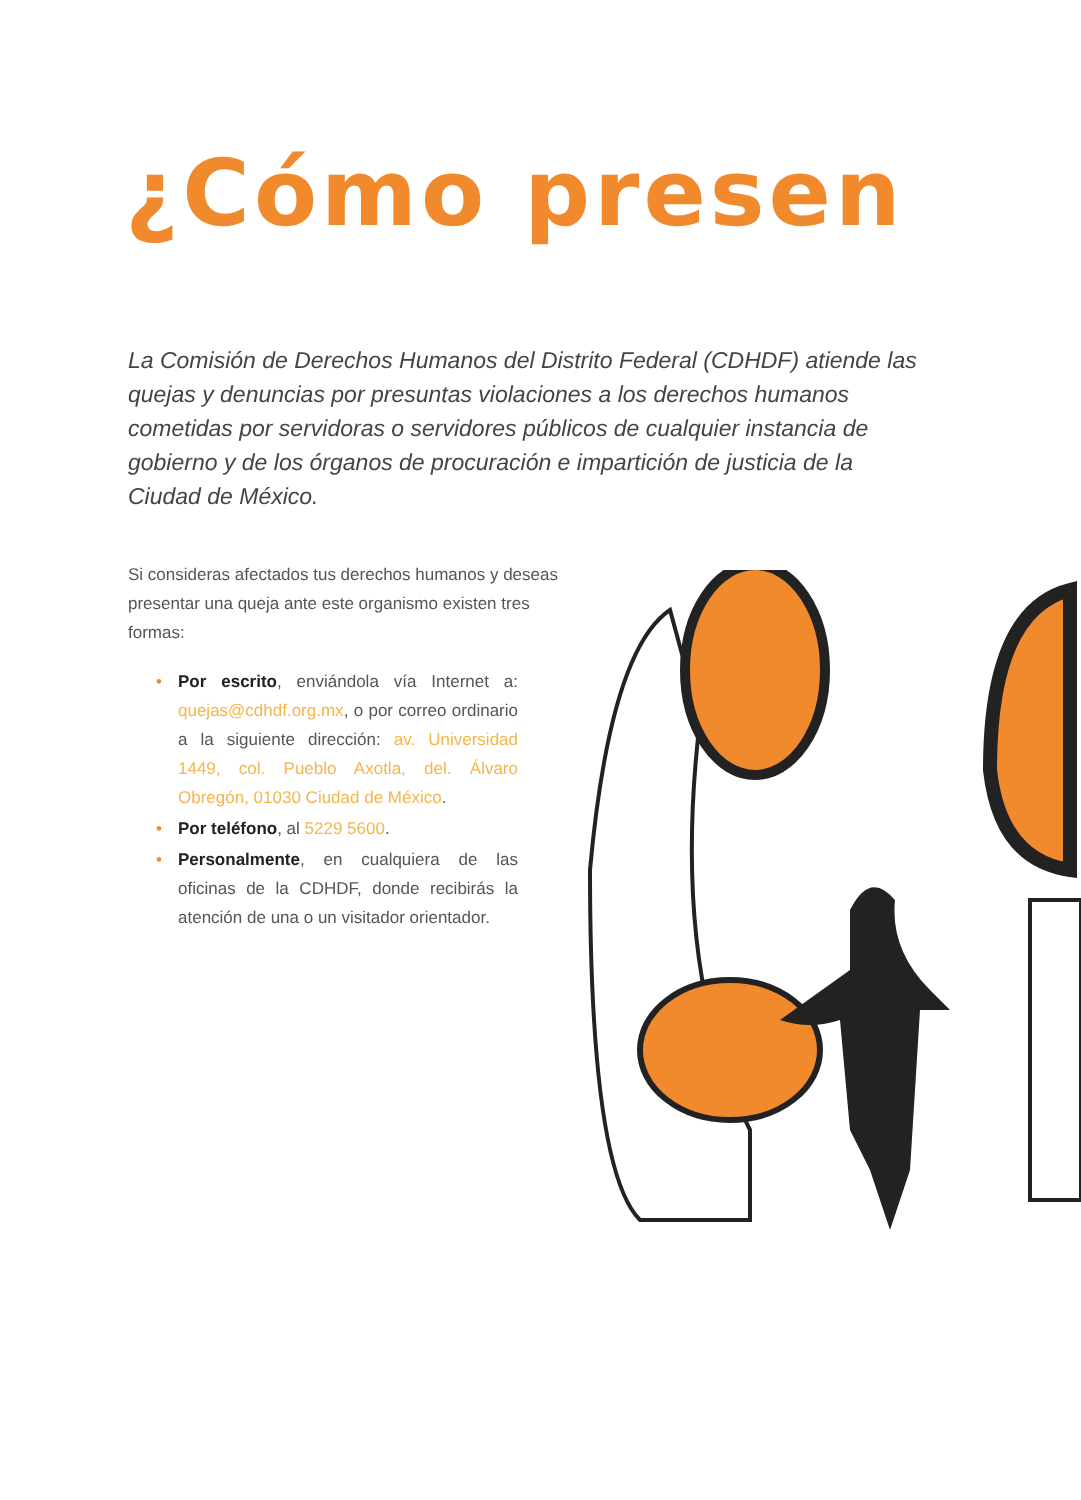¿Cómo presen
La Comisión de Derechos Humanos del Distrito Federal (CDHDF) atiende las quejas y denuncias por presuntas violaciones a los derechos humanos cometidas por servidoras o servidores públicos de cualquier instancia de gobierno y de los órganos de procuración e impartición de justicia de la Ciudad de México.
Si consideras afectados tus derechos humanos y deseas presentar una queja ante este organismo existen tres formas:
• Por escrito, enviándola vía Internet a: quejas@cdhdf.org.mx, o por correo ordinario a la siguiente dirección: av. Universidad 1449, col. Pueblo Axotla, del. Álvaro Obregón, 01030 Ciudad de México.
• Por teléfono, al 5229 5600.
• Personalmente, en cualquiera de las oficinas de la CDHDF, donde recibirás la atención de una o un visitador orientador.